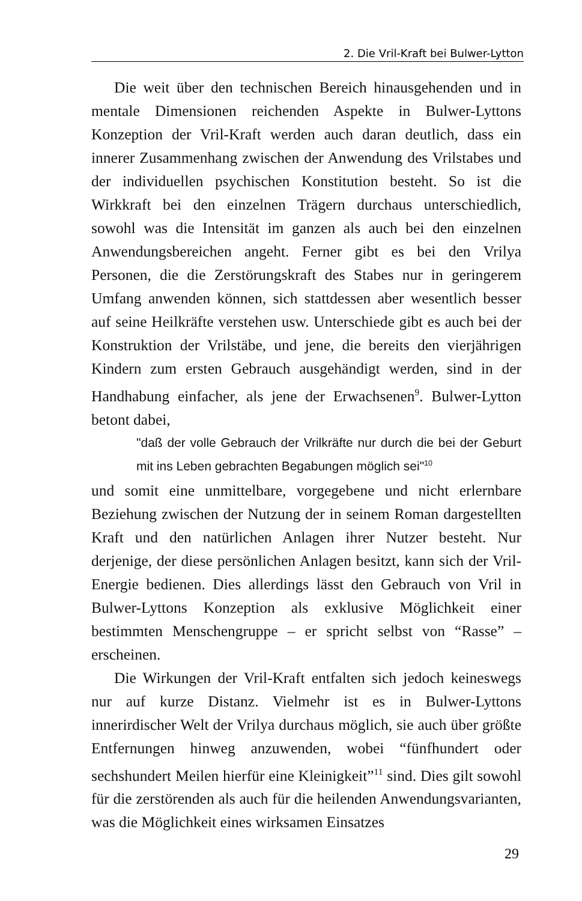2. Die Vril-Kraft bei Bulwer-Lytton
Die weit über den technischen Bereich hinausgehenden und in mentale Dimensionen reichenden Aspekte in Bulwer-Lyttons Konzeption der Vril-Kraft werden auch daran deutlich, dass ein innerer Zusammenhang zwischen der Anwendung des Vrilstabes und der individuellen psychischen Konstitution besteht. So ist die Wirkkraft bei den einzelnen Trägern durchaus unterschiedlich, sowohl was die Intensität im ganzen als auch bei den einzelnen Anwendungsbereichen angeht. Ferner gibt es bei den Vrilya Personen, die die Zerstörungskraft des Stabes nur in geringerem Umfang anwenden können, sich stattdessen aber wesentlich besser auf seine Heilkräfte verstehen usw. Unterschiede gibt es auch bei der Konstruktion der Vrilstäbe, und jene, die bereits den vierjährigen Kindern zum ersten Gebrauch ausgehändigt werden, sind in der Handhabung einfacher, als jene der Erwachsenen<sup>9</sup>. Bulwer-Lytton betont dabei,
"daß der volle Gebrauch der Vrilkräfte nur durch die bei der Geburt mit ins Leben gebrachten Begabungen möglich sei"<sup>10</sup>
und somit eine unmittelbare, vorgegebene und nicht erlernbare Beziehung zwischen der Nutzung der in seinem Roman dargestellten Kraft und den natürlichen Anlagen ihrer Nutzer besteht. Nur derjenige, der diese persönlichen Anlagen besitzt, kann sich der Vril-Energie bedienen. Dies allerdings lässt den Gebrauch von Vril in Bulwer-Lyttons Konzeption als exklusive Möglichkeit einer bestimmten Menschengruppe – er spricht selbst von “Rasse” – erscheinen.
Die Wirkungen der Vril-Kraft entfalten sich jedoch keineswegs nur auf kurze Distanz. Vielmehr ist es in Bulwer-Lyttons innerirdischer Welt der Vrilya durchaus möglich, sie auch über größte Entfernungen hinweg anzuwenden, wobei “fünfhundert oder sechshundert Meilen hierfür eine Kleinigkeit”<sup>11</sup> sind. Dies gilt sowohl für die zerstörenden als auch für die heilenden Anwendungsvarianten, was die Möglichkeit eines wirksamen Einsatzes
29